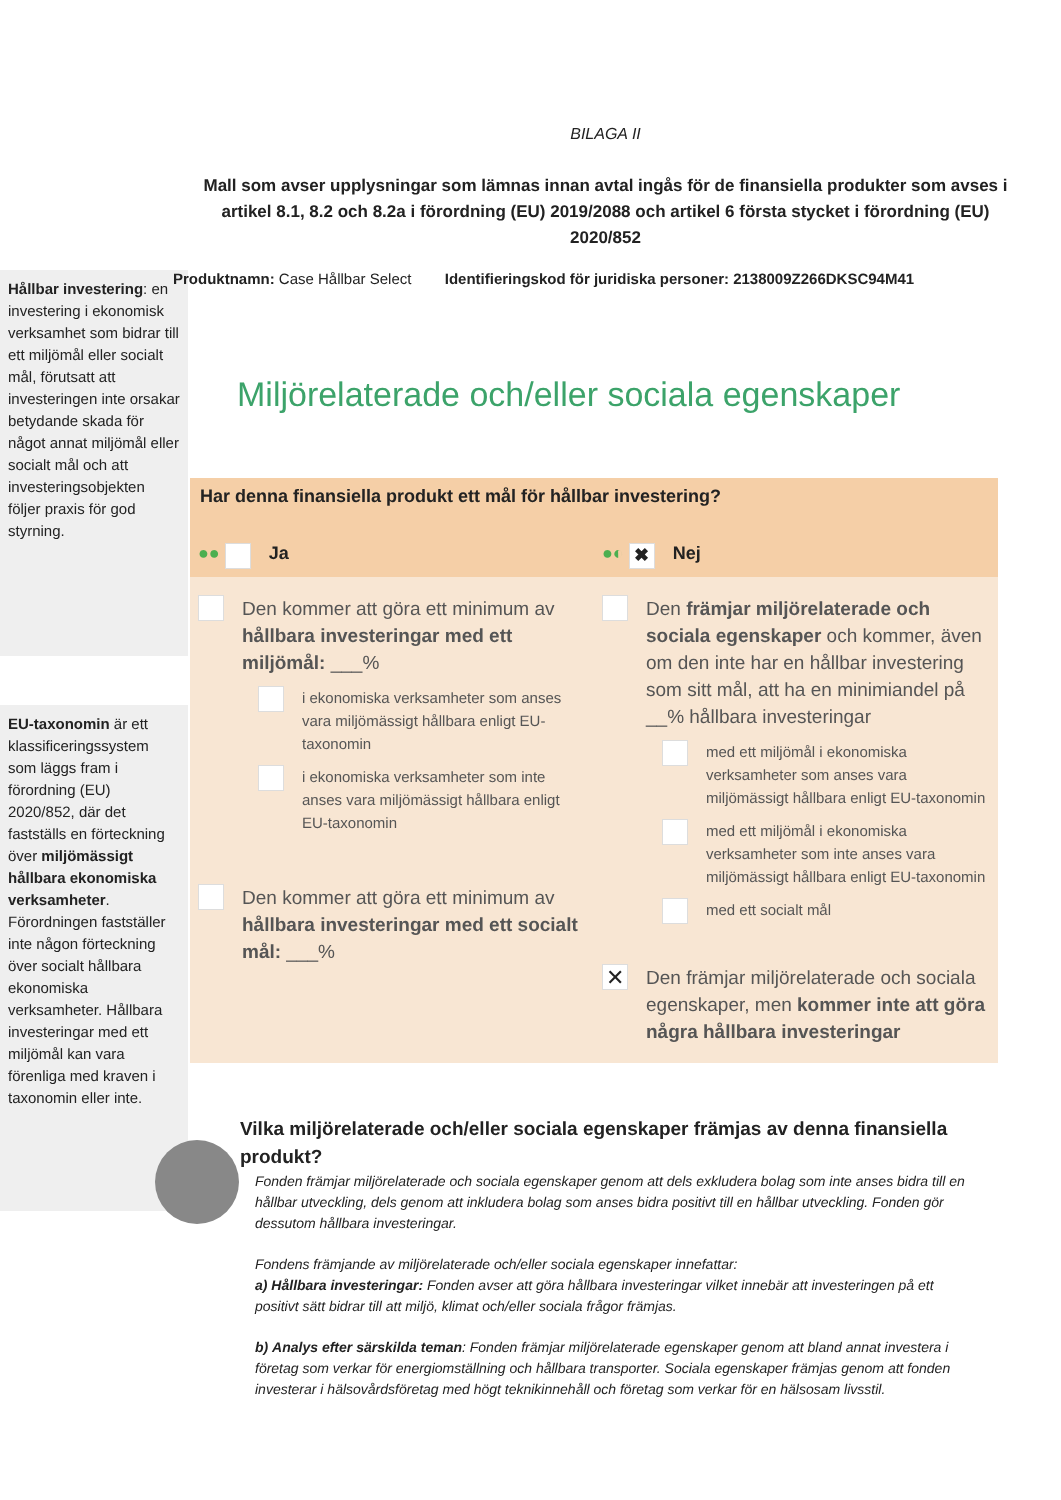BILAGA II
Mall som avser upplysningar som lämnas innan avtal ingås för de finansiella produkter som avses i artikel 8.1, 8.2 och 8.2a i förordning (EU) 2019/2088 och artikel 6 första stycket i förordning (EU) 2020/852
Hållbar investering: en investering i ekonomisk verksamhet som bidrar till ett miljömål eller socialt mål, förutsatt att investeringen inte orsakar betydande skada för något annat miljömål eller socialt mål och att investeringsobjekten följer praxis för god styrning.
EU-taxonomin är ett klassificeringssystem som läggs fram i förordning (EU) 2020/852, där det fastställs en förteckning över miljömässigt hållbara ekonomiska verksamheter. Förordningen fastställer inte någon förteckning över socialt hållbara ekonomiska verksamheter. Hållbara investeringar med ett miljömål kan vara förenliga med kraven i taxonomin eller inte.
Produktnamn: Case Hållbar Select Identifieringskod för juridiska personer: 2138009Z266DKSC94M41
Miljörelaterade och/eller sociala egenskaper
| Har denna finansiella produkt ett mål för hållbar investering? | |
| --- | --- |
| ●● Ja | ●◐ ✖ Nej |
| Den kommer att göra ett minimum av hållbara investeringar med ett miljömål: ___% i ekonomiska verksamheter som anses vara miljömässigt hållbara enligt EU-taxonomin i ekonomiska verksamheter som inte anses vara miljömässigt hållbara enligt EU-taxonomin Den kommer att göra ett minimum av hållbara investeringar med ett socialt mål: ___% | Den främjar miljörelaterade och sociala egenskaper och kommer, även om den inte har en hållbar investering som sitt mål, att ha en minimiandel på __% hållbara investeringar med ett miljömål i ekonomiska verksamheter som anses vara miljömässigt hållbara enligt EU-taxonomin med ett miljömål i ekonomiska verksamheter som inte anses vara miljömässigt hållbara enligt EU-taxonomin med ett socialt mål ✕ Den främjar miljörelaterade och sociala egenskaper, men kommer inte att göra några hållbara investeringar |
Vilka miljörelaterade och/eller sociala egenskaper främjas av denna finansiella produkt?
Fonden främjar miljörelaterade och sociala egenskaper genom att dels exkludera bolag som inte anses bidra till en hållbar utveckling, dels genom att inkludera bolag som anses bidra positivt till en hållbar utveckling. Fonden gör dessutom hållbara investeringar.
Fondens främjande av miljörelaterade och/eller sociala egenskaper innefattar:
a) Hållbara investeringar: Fonden avser att göra hållbara investeringar vilket innebär att investeringen på ett positivt sätt bidrar till att miljö, klimat och/eller sociala frågor främjas.
b) Analys efter särskilda teman: Fonden främjar miljörelaterade egenskaper genom att bland annat investera i företag som verkar för energiomställning och hållbara transporter. Sociala egenskaper främjas genom att fonden investerar i hälsovårdsföretag med högt teknikinnehåll och företag som verkar för en hälsosam livsstil.